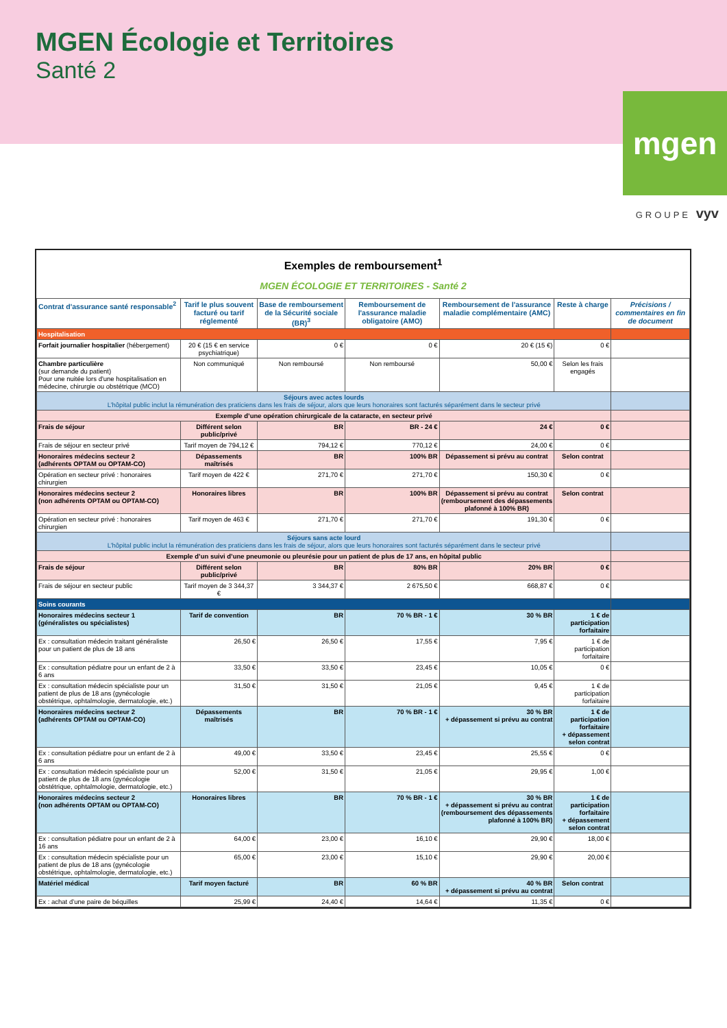MGEN Écologie et Territoires
Santé 2
mgen
GROUPE vyv
Exemples de remboursement<sup>1</sup>
MGEN ÉCOLOGIE ET TERRITOIRES - Santé 2
| Contrat d'assurance santé responsable<sup>2</sup> | Tarif le plus souvent facturé ou tarif réglementé | Base de remboursement de la Sécurité sociale (BR)<sup>3</sup> | Remboursement de l'assurance maladie obligatoire (AMO) | Remboursement de l'assurance maladie complémentaire (AMC) | Reste à charge | Précisions / commentaires en fin de document |
| --- | --- | --- | --- | --- | --- | --- |
| Hospitalisation | | | | | | |
| Forfait journalier hospitalier (hébergement) | 20 € (15 € en service psychiatrique) | 0 € | 0 € | 20 € (15 €) | 0 € | |
| Chambre particulière (sur demande du patient) Pour une nuitée lors d'une hospitalisation en médecine, chirurgie ou obstétrique (MCO) | Non communiqué | Non remboursé | Non remboursé | 50,00 € | Selon les frais engagés | |
| Séjours avec actes lourds L’hôpital public inclut la rémunération des praticiens dans les frais de séjour, alors que leurs honoraires sont facturés séparément dans le secteur privé | | | | | | |
| Exemple d’une opération chirurgicale de la cataracte, en secteur privé | | | | | | |
| Frais de séjour | Différent selon public/privé | BR | BR - 24 € | 24 € | 0 € | |
| Frais de séjour en secteur privé | Tarif moyen de 794,12 € | 794,12 € | 770,12 € | 24,00 € | 0 € | |
| Honoraires médecins secteur 2 (adhérents OPTAM ou OPTAM-CO) | Dépassements maîtrisés | BR | 100% BR | Dépassement si prévu au contrat | Selon contrat | |
| Opération en secteur privé : honoraires chirurgien | Tarif moyen de 422 € | 271,70 € | 271,70 € | 150,30 € | 0 € | |
| Honoraires médecins secteur 2 (non adhérents OPTAM ou OPTAM-CO) | Honoraires libres | BR | 100% BR | Dépassement si prévu au contrat (remboursement des dépassements plafonné à 100% BR) | Selon contrat | |
| Opération en secteur privé : honoraires chirurgien | Tarif moyen de 463 € | 271,70 € | 271,70 € | 191,30 € | 0 € | |
| Séjours sans acte lourd L’hôpital public inclut la rémunération des praticiens dans les frais de séjour, alors que leurs honoraires sont facturés séparément dans le secteur privé | | | | | | |
| Exemple d’un suivi d’une pneumonie ou pleurésie pour un patient de plus de 17 ans, en hôpital public | | | | | | |
| Frais de séjour | Différent selon public/privé | BR | 80% BR | 20% BR | 0 € | |
| Frais de séjour en secteur public | Tarif moyen de 3 344,37 € | 3 344,37 € | 2 675,50 € | 668,87 € | 0 € | |
| Soins courants | | | | | | |
| Honoraires médecins secteur 1 (généralistes ou spécialistes) | Tarif de convention | BR | 70 % BR - 1 € | 30 % BR | 1 € de participation forfaitaire | |
| Ex : consultation médecin traitant généraliste pour un patient de plus de 18 ans | 26,50 € | 26,50 € | 17,55 € | 7,95 € | 1 € de participation forfaitaire | |
| Ex : consultation pédiatre pour un enfant de 2 à 6 ans | 33,50 € | 33,50 € | 23,45 € | 10,05 € | 0 € | |
| Ex : consultation médecin spécialiste pour un patient de plus de 18 ans (gynécologie obstétrique, ophtalmologie, dermatologie, etc.) | 31,50 € | 31,50 € | 21,05 € | 9,45 € | 1 € de participation forfaitaire | |
| Honoraires médecins secteur 2 (adhérents OPTAM ou OPTAM-CO) | Dépassements maîtrisés | BR | 70 % BR - 1 € | 30 % BR + dépassement si prévu au contrat | 1 € de participation forfaitaire + dépassement selon contrat | |
| Ex : consultation pédiatre pour un enfant de 2 à 6 ans | 49,00 € | 33,50 € | 23,45 € | 25,55 € | 0 € | |
| Ex : consultation médecin spécialiste pour un patient de plus de 18 ans (gynécologie obstétrique, ophtalmologie, dermatologie, etc.) | 52,00 € | 31,50 € | 21,05 € | 29,95 € | 1,00 € | |
| Honoraires médecins secteur 2 (non adhérents OPTAM ou OPTAM-CO) | Honoraires libres | BR | 70 % BR - 1 € | 30 % BR + dépassement si prévu au contrat (remboursement des dépassements plafonné à 100% BR) | 1 € de participation forfaitaire + dépassement selon contrat | |
| Ex : consultation pédiatre pour un enfant de 2 à 16 ans | 64,00 € | 23,00 € | 16,10 € | 29,90 € | 18,00 € | |
| Ex : consultation médecin spécialiste pour un patient de plus de 18 ans (gynécologie obstétrique, ophtalmologie, dermatologie, etc.) | 65,00 € | 23,00 € | 15,10 € | 29,90 € | 20,00 € | |
| Matériel médical | Tarif moyen facturé | BR | 60 % BR | 40 % BR + dépassement si prévu au contrat | Selon contrat | |
| Ex : achat d’une paire de béquilles | 25,99 € | 24,40 € | 14,64 € | 11,35 € | 0 € | |